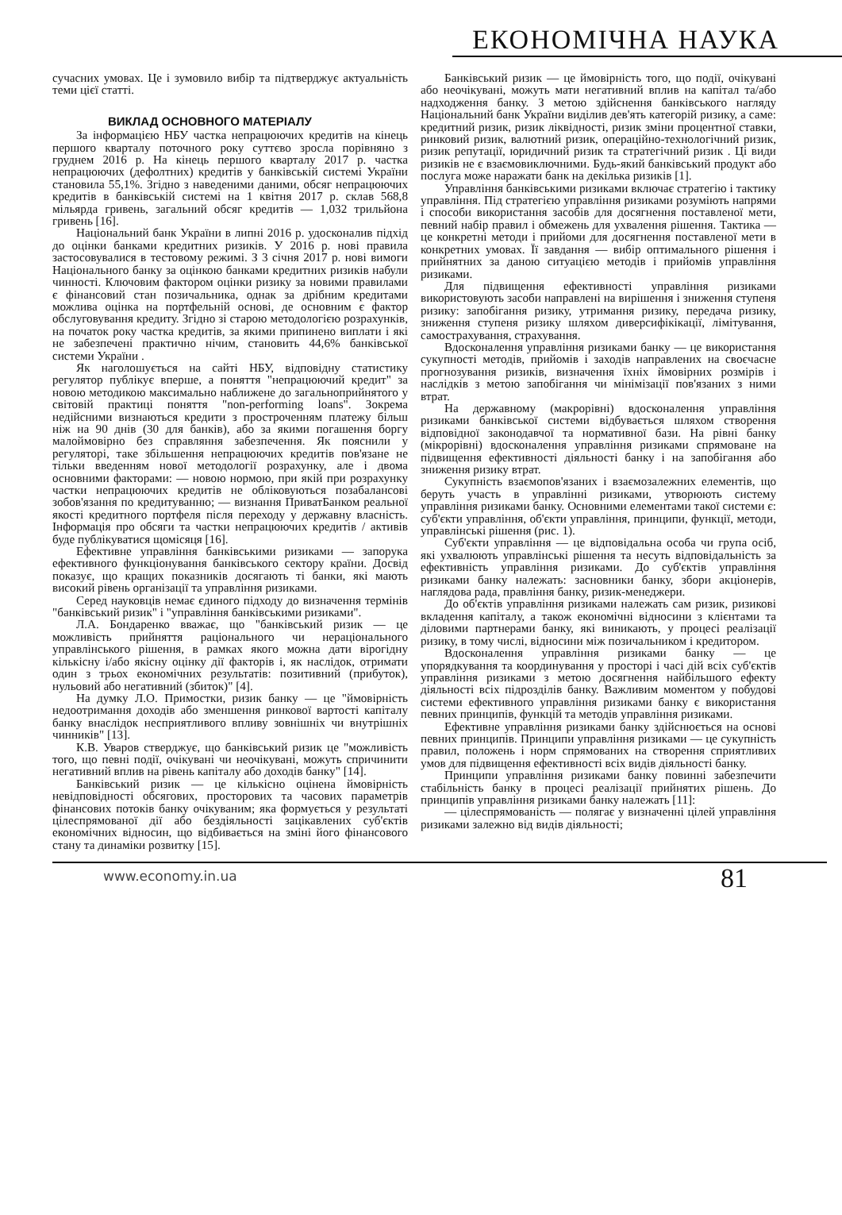ЕКОНОМІЧНА НАУКА
сучасних умовах. Це і зумовило вибір та підтверджує актуальність теми цієї статті.
ВИКЛАД ОСНОВНОГО МАТЕРІАЛУ
За інформацією НБУ частка непрацюючих кредитів на кінець першого кварталу поточного року суттєво зросла порівняно з груднем 2016 р. На кінець першого кварталу 2017 р. частка непрацюючих (дефолтних) кредитів у банківській системі України становила 55,1%. Згідно з наведеними даними, обсяг непрацюючих кредитів в банківській системі на 1 квітня 2017 р. склав 568,8 мільярда гривень, загальний обсяг кредитів — 1,032 трильйона гривень [16].
Національний банк України в липні 2016 р. удосконалив підхід до оцінки банками кредитних ризиків. У 2016 р. нові правила застосовувалися в тестовому режимі. З 3 січня 2017 р. нові вимоги Національного банку за оцінкою банками кредитних ризиків набули чинності. Ключовим фактором оцінки ризику за новими правилами є фінансовий стан позичальника, однак за дрібним кредитами можлива оцінка на портфельній основі, де основним є фактор обслуговування кредиту. Згідно зі старою методологією розрахунків, на початок року частка кредитів, за якими припинено виплати і які не забезпечені практично нічим, становить 44,6% банківської системи України .
Як наголошується на сайті НБУ, відповідну статистику регулятор публікує вперше, а поняття "непрацюючий кредит" за новою методикою максимально наближене до загальноприйнятого у світовій практиці поняття "non-performing loans". Зокрема недійсними визнаються кредити з простроченням платежу більш ніж на 90 днів (30 для банків), або за якими погашення боргу малоймовірно без справляння забезпечення. Як пояснили у регуляторі, таке збільшення непрацюючих кредитів пов'язане не тільки введенням нової методології розрахунку, але і двома основними факторами: — новою нормою, при якій при розрахунку частки непрацюючих кредитів не обліковуються позабалансові зобов'язання по кредитуванню; — визнання ПриватБанком реальної якості кредитного портфеля після переходу у державну власність. Інформація про обсяги та частки непрацюючих кредитів / активів буде публікуватися щомісяця [16].
Ефективне управління банківськими ризиками — запорука ефективного функціонування банківського сектору країни. Досвід показує, що кращих показників досягають ті банки, які мають високий рівень організації та управління ризиками.
Серед науковців немає єдиного підходу до визначення термінів "банківський ризик" і "управління банківськими ризиками".
Л.А. Бондаренко вважає, що "банківський ризик — це можливість прийняття раціонального чи нераціонального управлінського рішення, в рамках якого можна дати вірогідну кількісну і/або якісну оцінку дії факторів і, як наслідок, отримати один з трьох економічних результатів: позитивний (прибуток), нульовий або негативний (збиток)" [4].
На думку Л.О. Примостки, ризик банку — це "ймовірність недоотримання доходів або зменшення ринкової вартості капіталу банку внаслідок несприятливого впливу зовнішніх чи внутрішніх чинників" [13].
К.В. Уваров стверджує, що банківський ризик це "можливість того, що певні події, очікувані чи неочікувані, можуть спричинити негативний вплив на рівень капіталу або доходів банку" [14].
Банківський ризик — це кількісно оцінена ймовірність невідповідності обсягових, просторових та часових параметрів фінансових потоків банку очікуваним; яка формується у результаті цілеспрямованої дії або бездіяльності зацікавлених суб'єктів економічних відносин, що відбивається на зміні його фінансового стану та динаміки розвитку [15].
Банківський ризик — це ймовірність того, що події, очікувані або неочікувані, можуть мати негативний вплив на капітал та/або надходження банку. З метою здійснення банківського нагляду Національний банк України виділив дев'ять категорій ризику, а саме: кредитний ризик, ризик ліквідності, ризик зміни процентної ставки, ринковий ризик, валютний ризик, операційно-технологічний ризик, ризик репутації, юридичний ризик та стратегічний ризик . Ці види ризиків не є взаємовиключними. Будь-який банківський продукт або послуга може наражати банк на декілька ризиків [1].
Управління банківськими ризиками включає стратегію і тактику управління. Під стратегією управління ризиками розуміють напрями і способи використання засобів для досягнення поставленої мети, певний набір правил і обмежень для ухвалення рішення. Тактика — це конкретні методи і прийоми для досягнення поставленої мети в конкретних умовах. Її завдання — вибір оптимального рішення і прийнятних за даною ситуацією методів і прийомів управління ризиками.
Для підвищення ефективності управління ризиками використовують засоби направлені на вирішення і зниження ступеня ризику: запобігання ризику, утримання ризику, передача ризику, зниження ступеня ризику шляхом диверсифікікації, лімітування, самострахування, страхування.
Вдосконалення управління ризиками банку — це використання сукупності методів, прийомів і заходів направлених на своєчасне прогнозування ризиків, визначення їхніх ймовірних розмірів і наслідків з метою запобігання чи мінімізації пов'язаних з ними втрат.
На державному (макрорівні) вдосконалення управління ризиками банківської системи відбувається шляхом створення відповідної законодавчої та нормативної бази. На рівні банку (мікрорівні) вдосконалення управління ризиками спрямоване на підвищення ефективності діяльності банку і на запобігання або зниження ризику втрат.
Сукупність взаємопов'язаних і взаємозалежних елементів, що беруть участь в управлінні ризиками, утворюють систему управління ризиками банку. Основними елементами такої системи є: суб'єкти управління, об'єкти управління, принципи, функції, методи, управлінські рішення (рис. 1).
Суб'єкти управління — це відповідальна особа чи група осіб, які ухвалюють управлінські рішення та несуть відповідальність за ефективність управління ризиками. До суб'єктів управління ризиками банку належать: засновники банку, збори акціонерів, наглядова рада, правління банку, ризик-менеджери.
До об'єктів управління ризиками належать сам ризик, ризикові вкладення капіталу, а також економічні відносини з клієнтами та діловими партнерами банку, які виникають, у процесі реалізації ризику, в тому числі, відносини між позичальником і кредитором.
Вдосконалення управління ризиками банку — це упорядкування та координування у просторі і часі дій всіх суб'єктів управління ризиками з метою досягнення найбільшого ефекту діяльності всіх підрозділів банку. Важливим моментом у побудові системи ефективного управління ризиками банку є використання певних принципів, функцій та методів управління ризиками.
Ефективне управління ризиками банку здійснюється на основі певних принципів. Принципи управління ризиками — це сукупність правил, положень і норм спрямованих на створення сприятливих умов для підвищення ефективності всіх видів діяльності банку.
Принципи управління ризиками банку повинні забезпечити стабільність банку в процесі реалізації прийнятих рішень. До принципів управління ризиками банку належать [11]:
— цілеспрямованість — полягає у визначенні цілей управління ризиками залежно від видів діяльності;
www.economy.in.ua
81